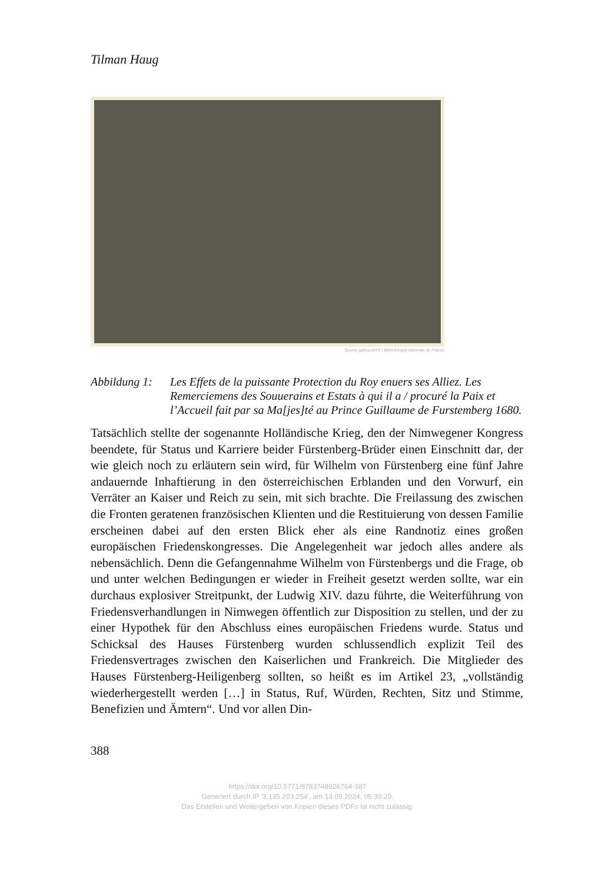Tilman Haug
Source gallica.bnf.fr / Bibliothèque nationale de France
Abbildung 1:
Les Effets de la puissante Protection du Roy enuers ses Alliez. Les Remerciemens des Souuerains et Estats à qui il a / procuré la Paix et l’Accueil fait par sa Ma[jes]té au Prince Guillaume de Furstemberg 1680.
Tatsächlich stellte der sogenannte Holländische Krieg, den der Nimwegener Kongress beendete, für Status und Karriere beider Fürstenberg-Brüder einen Einschnitt dar, der wie gleich noch zu erläutern sein wird, für Wilhelm von Fürstenberg eine fünf Jahre andauernde Inhaftierung in den österreichischen Erblanden und den Vorwurf, ein Verräter an Kaiser und Reich zu sein, mit sich brachte. Die Freilassung des zwischen die Fronten geratenen französischen Klienten und die Restituierung von dessen Familie erscheinen dabei auf den ersten Blick eher als eine Randnotiz eines großen europäischen Friedenskongresses. Die Angelegenheit war jedoch alles andere als nebensächlich. Denn die Gefangennahme Wilhelm von Fürstenbergs und die Frage, ob und unter welchen Bedingungen er wieder in Freiheit gesetzt werden sollte, war ein durchaus explosiver Streitpunkt, der Ludwig XIV. dazu führte, die Weiterführung von Friedensverhandlungen in Nimwegen öffentlich zur Disposition zu stellen, und der zu einer Hypothek für den Abschluss eines europäischen Friedens wurde. Status und Schicksal des Hauses Fürstenberg wurden schlussendlich explizit Teil des Friedensvertrages zwischen den Kaiserlichen und Frankreich. Die Mitglieder des Hauses Fürstenberg-Heiligenberg sollten, so heißt es im Artikel 23, „vollständig wiederhergestellt werden […] in Status, Ruf, Würden, Rechten, Sitz und Stimme, Benefizien und Ämtern“. Und vor allen Din-
388
https://doi.org/10.5771/9783748926764-387
Generiert durch IP '3.135.203.254', am 13.09.2024, 05:30:20.
Das Erstellen und Weitergeben von Kopien dieses PDFs ist nicht zulässig.